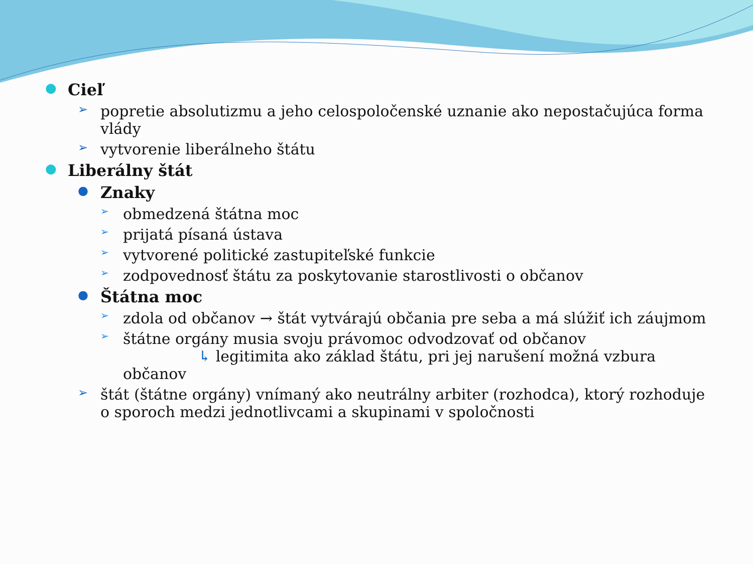● Cieľ
➢ popretie absolutizmu a jeho celospoločenské uznanie ako nepostačujúca forma vlády
➢ vytvorenie liberálneho štátu
● Liberálny štát
● Znaky
➢ obmedzená štátna moc
➢ prijatá písaná ústava
➢ vytvorené politické zastupiteľské funkcie
➢ zodpovednosť štátu za poskytovanie starostlivosti o občanov
● Štátna moc
➢ zdola od občanov → štát vytvárajú občania pre seba a má slúžiť ich záujmom
➢ štátne orgány musia svoju právomoc odvodzovať od občanov
↳ legitimita ako základ štátu, pri jej narušení možná vzbura občanov
➢ štát (štátne orgány) vnímaný ako neutrálny arbiter (rozhodca), ktorý rozhoduje o sporoch medzi jednotlivcami a skupinami v spoločnosti